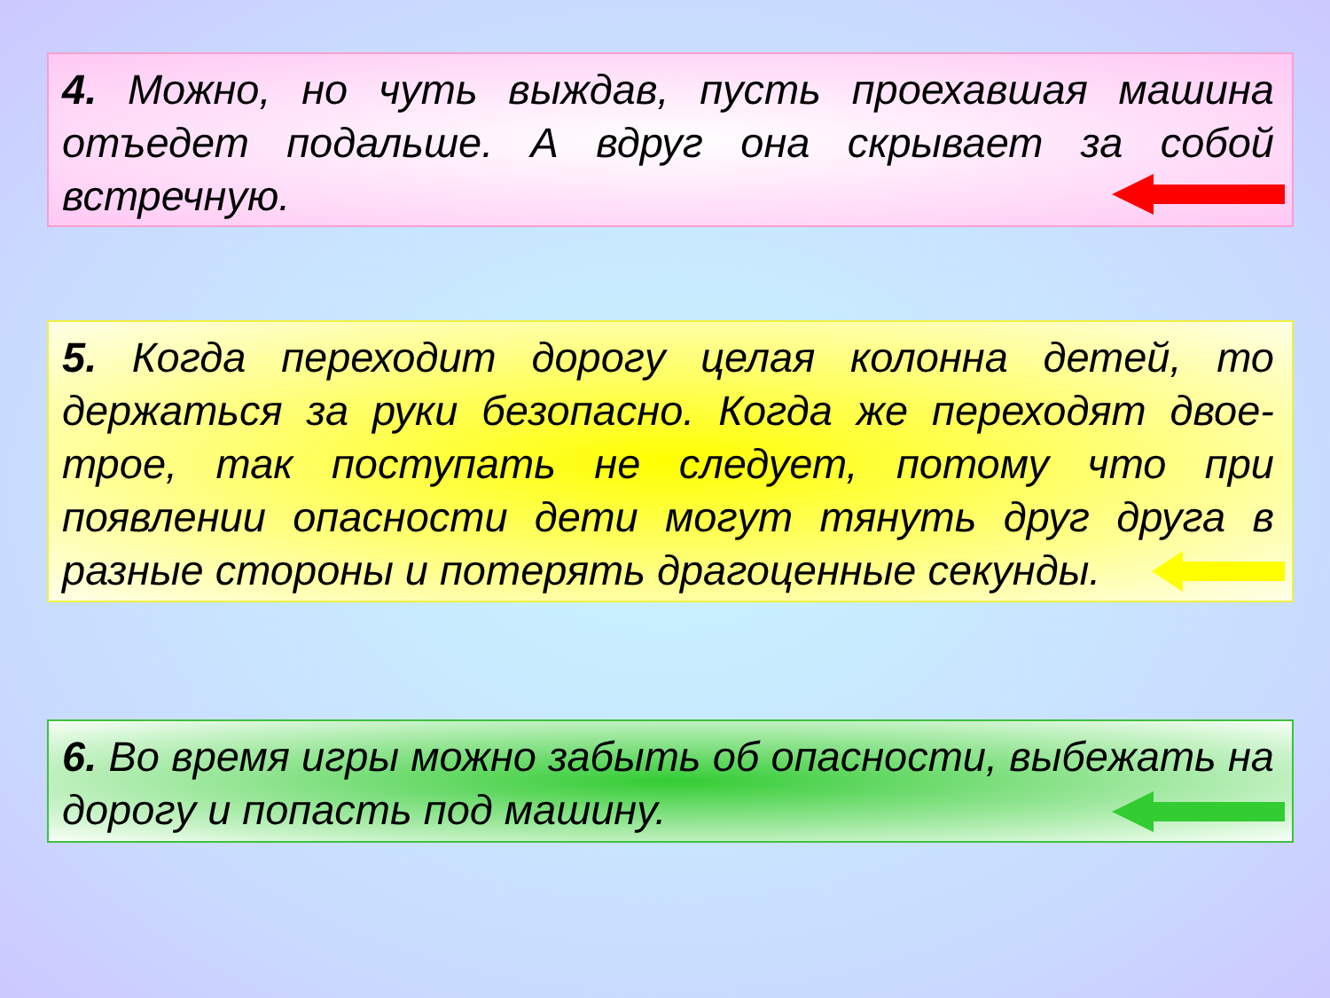4. Можно, но чуть выждав, пусть проехавшая машина отъедет подальше. А вдруг она скрывает за собой встречную.
5. Когда переходит дорогу целая колонна детей, то держаться за руки безопасно. Когда же переходят двое-трое, так поступать не следует, потому что при появлении опасности дети могут тянуть друг друга в разные стороны и потерять драгоценные секунды.
6. Во время игры можно забыть об опасности, выбежать на дорогу и попасть под машину.